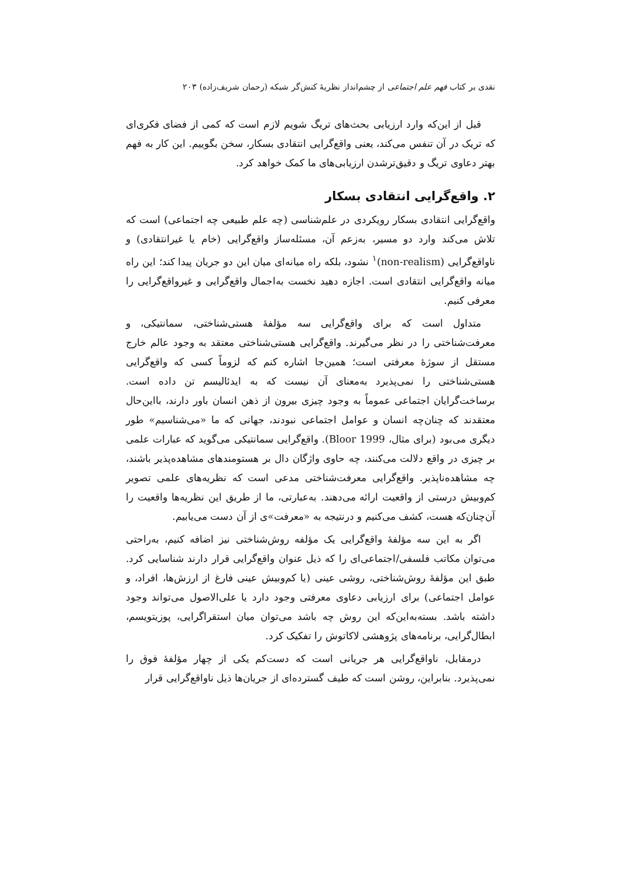نقدی بر کتاب فهم علم اجتماعی از چشم‌انداز نظریهٔ کنش‌گر شبکه (رحمان شریف‌زاده) ۲۰۳
قبل از این‌که وارد ارزیابی بحث‌های تریگ شویم لازم است که کمی از فضای فکری‌ای که تریک در آن تنفس می‌کند، یعنی واقع‌گرایی انتقادی بسکار، سخن بگوییم. این کار به فهم بهتر دعاوی تریگ و دقیق‌ترشدن ارزیابی‌های ما کمک خواهد کرد.
۲. واقع‌گرایی انتقادی بسکار
واقع‌گرایی انتقادی بسکار رویکردی در علم‌شناسی (چه علم طبیعی چه اجتماعی) است که تلاش می‌کند وارد دو مسیر، به‌زعم آن، مسئله‌ساز واقع‌گرایی (خام یا غیرانتقادی) و ناواقع‌گرایی (non-realism)<sup>۱</sup> نشود، بلکه راه میانه‌ای میان این دو جریان پیدا کند؛ این راه میانه واقع‌گرایی انتقادی است. اجازه دهید نخست به‌اجمال واقع‌گرایی و غیرواقع‌گرایی را معرفی کنیم.
متداول است که برای واقع‌گرایی سه مؤلفهٔ هستی‌شناختی، سمانتیکی، و معرفت‌شناختی را در نظر می‌گیرند. واقع‌گرایی هستی‌شناختی معتقد به وجود عالم خارج مستقل از سوژهٔ معرفتی است؛ همین‌جا اشاره کنم که لزوماً کسی که واقع‌گرایی هستی‌شناختی را نمی‌پذیرد به‌معنای آن نیست که به ایدئالیسم تن داده است. برساخت‌گرایان اجتماعی عموماً به وجود چیزی بیرون از ذهن انسان باور دارند، بااین‌حال معتقدند که چنان‌چه انسان و عوامل اجتماعی نبودند، جهانی که ما «می‌شناسیم» طور دیگری می‌بود (برای مثال، Bloor 1999). واقع‌گرایی سمانتیکی می‌گوید که عبارات علمی بر چیزی در واقع دلالت می‌کنند، چه حاوی واژگان دال بر هستومندهای مشاهده‌پذیر باشند، چه مشاهده‌ناپذیر. واقع‌گرایی معرفت‌شناختی مدعی است که نظریه‌های علمی تصویر کم‌وبیش درستی از واقعیت ارائه می‌دهند. به‌عبارتی، ما از طریق این نظریه‌ها واقعیت را آن‌چنان‌که هست، کشف می‌کنیم و درنتیجه به «معرفت»ی از آن دست می‌یابیم.
اگر به این سه مؤلفهٔ واقع‌گرایی یک مؤلفه روش‌شناختی نیز اضافه کنیم، به‌راحتی می‌توان مکاتب فلسفی/اجتماعی‌ای را که ذیل عنوان واقع‌گرایی قرار دارند شناسایی کرد. طبق این مؤلفهٔ روش‌شناختی، روشی عینی (یا کم‌وبیش عینی فارغ از ارزش‌ها، افراد، و عوامل اجتماعی) برای ارزیابی دعاوی معرفتی وجود دارد یا علی‌الاصول می‌تواند وجود داشته باشد. بسته‌به‌این‌که این روش چه باشد می‌توان میان استقراگرایی، پوزیتویسم، ابطال‌گرایی، برنامه‌های پژوهشی لاکاتوش را تفکیک کرد.
درمقابل، ناواقع‌گرایی هر جریانی است که دست‌کم یکی از چهار مؤلفهٔ فوق را نمی‌پذیرد. بنابراین، روشن است که طیف گسترده‌ای از جریان‌ها ذیل ناواقع‌گرایی قرار